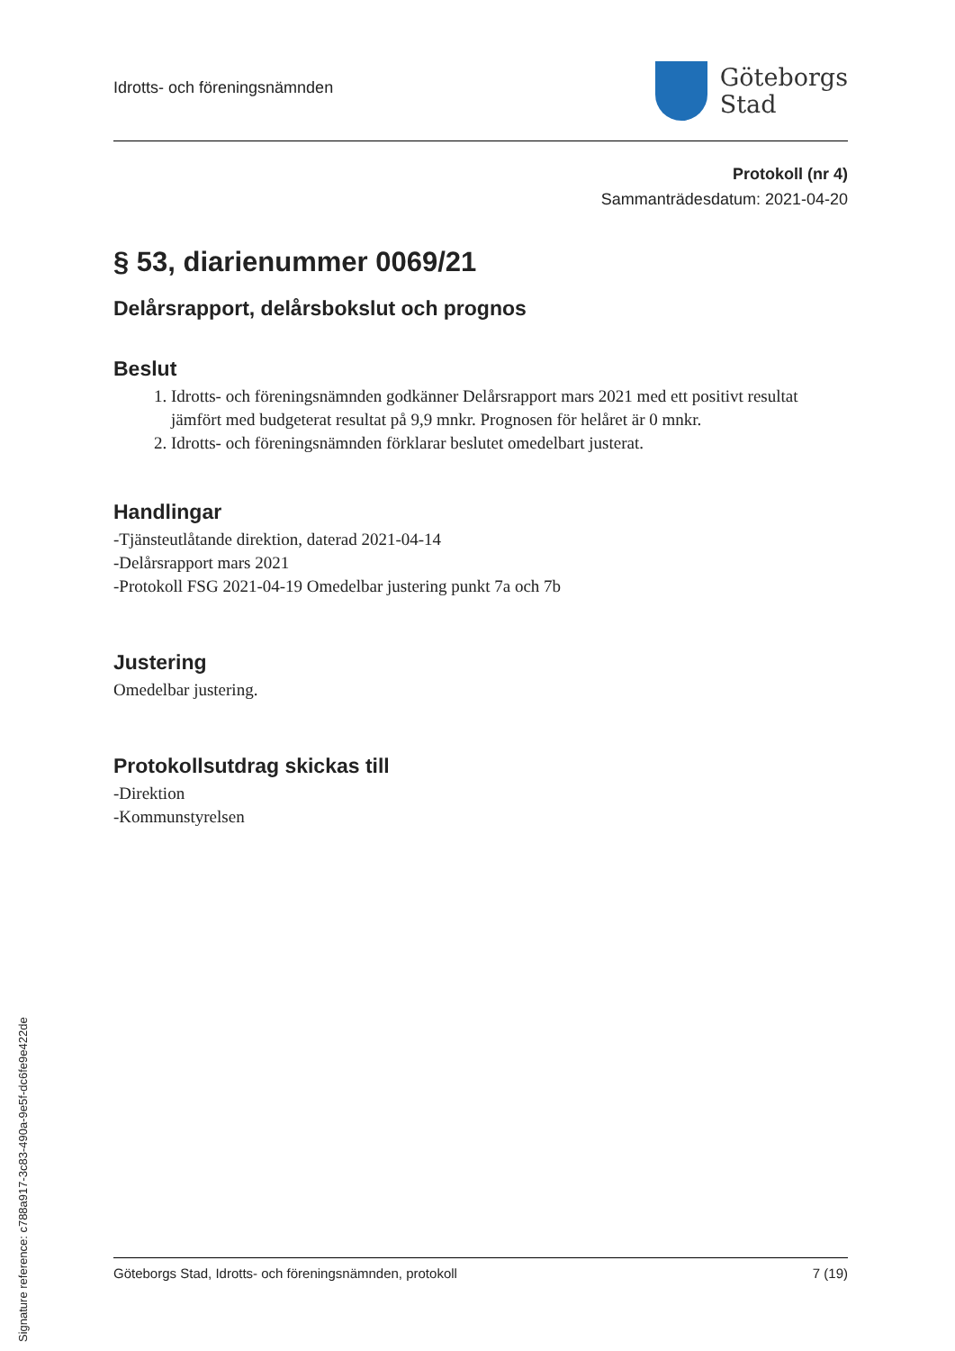Idrotts- och föreningsnämnden
Göteborgs
Stad
Protokoll (nr 4)
Sammanträdesdatum: 2021-04-20
§ 53, diarienummer 0069/21
Delårsrapport, delårsbokslut och prognos
Beslut
1. Idrotts- och föreningsnämnden godkänner Delårsrapport mars 2021 med ett positivt resultat jämfört med budgeterat resultat på 9,9 mnkr. Prognosen för helåret är 0 mnkr.
2. Idrotts- och föreningsnämnden förklarar beslutet omedelbart justerat.
Handlingar
-Tjänsteutlåtande direktion, daterad 2021-04-14
-Delårsrapport mars 2021
-Protokoll FSG 2021-04-19 Omedelbar justering punkt 7a och 7b
Justering
Omedelbar justering.
Protokollsutdrag skickas till
-Direktion
-Kommunstyrelsen
Göteborgs Stad, Idrotts- och föreningsnämnden, protokoll 7 (19)
Signature reference: c788a917-3c83-490a-9e5f-dc6fe9e422de